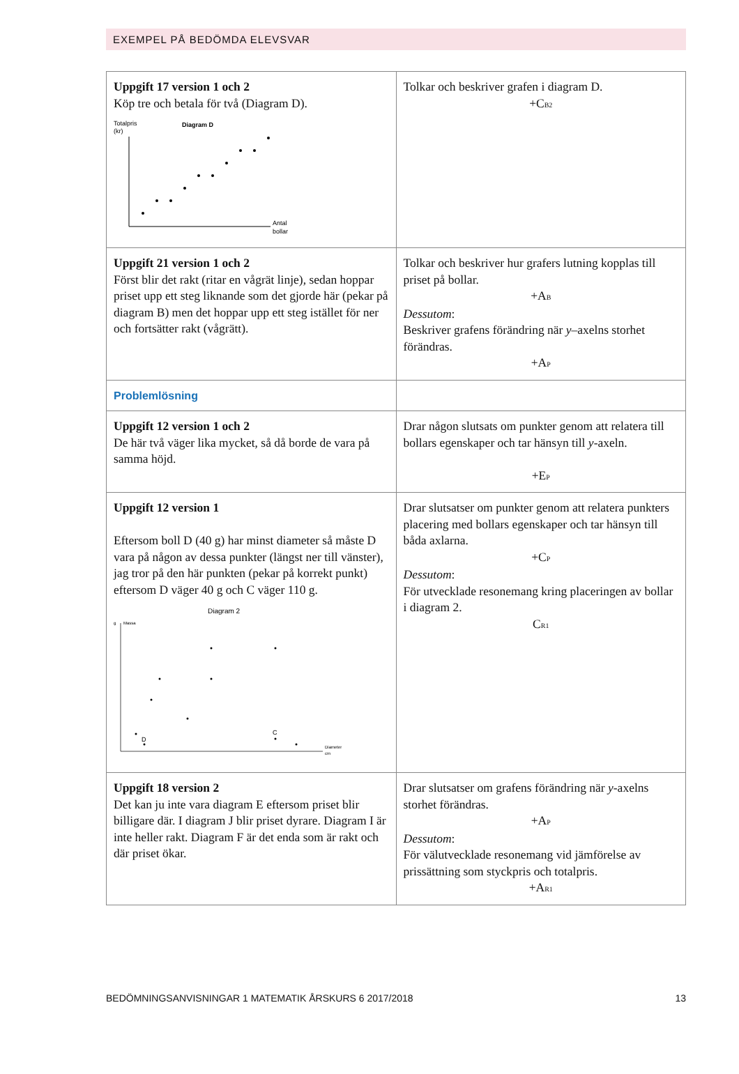EXEMPEL PÅ BEDÖMDA ELEVSVAR
| Uppgift 17 version 1 och 2 Köp tre och betala för två (Diagram D). Totalpris (kr) Diagram D Antal bollar | Tolkar och beskriver grafen i diagram D. +C<sub>B2</sub> |
| Uppgift 21 version 1 och 2 Först blir det rakt (ritar en vågrät linje), sedan hoppar priset upp ett steg liknande som det gjorde här (pekar på diagram B) men det hoppar upp ett steg istället för ner och fortsätter rakt (vågrätt). | Tolkar och beskriver hur grafers lutning kopplas till priset på bollar. +A<sub>B</sub> Dessutom : Beskriver grafens förändring när y –axelns storhet förändras. +A<sub>P</sub> |
| Problemlösning | |
| Uppgift 12 version 1 och 2 De här två väger lika mycket, så då borde de vara på samma höjd. | Drar någon slutsats om punkter genom att relatera till bollars egenskaper och tar hänsyn till y -axeln. +E<sub>P</sub> |
| Uppgift 12 version 1 Eftersom boll D (40 g) har minst diameter så måste D vara på någon av dessa punkter (längst ner till vänster), jag tror på den här punkten (pekar på korrekt punkt) eftersom D väger 40 g och C väger 110 g. Diagram 2 g Massa D C Diameter cm | Drar slutsatser om punkter genom att relatera punkters placering med bollars egenskaper och tar hänsyn till båda axlarna. +C<sub>P</sub> Dessutom : För utvecklade resonemang kring placeringen av bollar i diagram 2. C<sub>R1</sub> |
| Uppgift 18 version 2 Det kan ju inte vara diagram E eftersom priset blir billigare där. I diagram J blir priset dyrare. Diagram I är inte heller rakt. Diagram F är det enda som är rakt och där priset ökar. | Drar slutsatser om grafens förändring när y -axelns storhet förändras. +A<sub>P</sub> Dessutom : För välutvecklade resonemang vid jämförelse av prissättning som styckpris och totalpris. +A<sub>R1</sub> |
BEDÖMNINGSANVISNINGAR 1 MATEMATIK ÅRSKURS 6 2017/2018 13